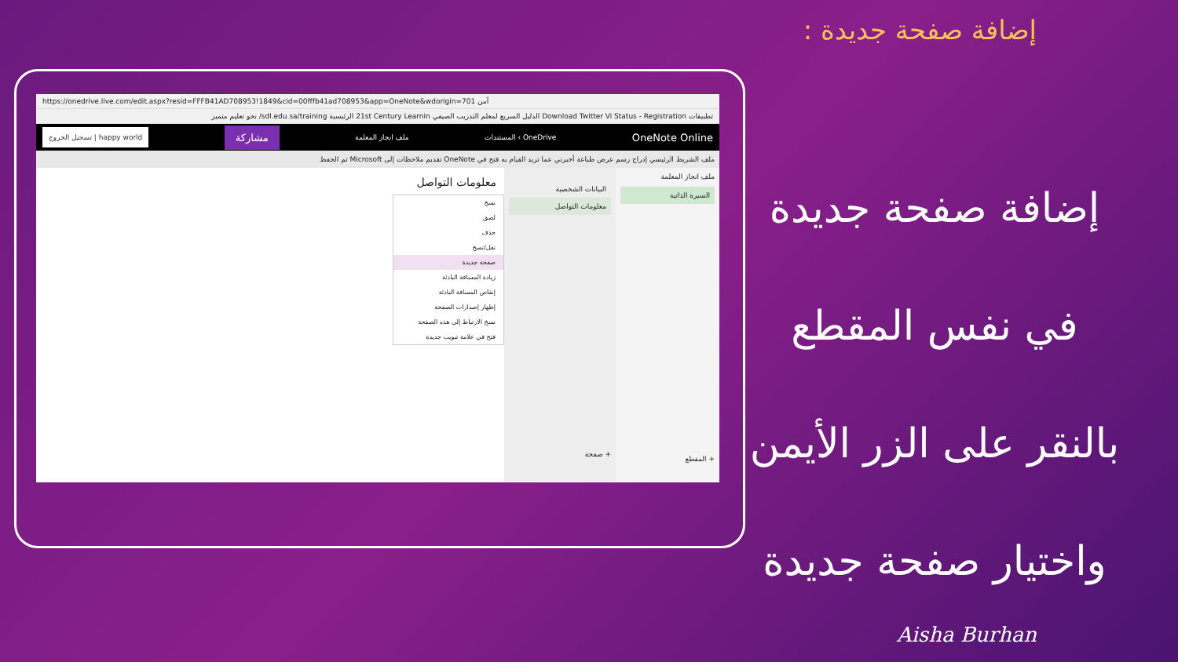إضافة صفحة جديدة :
https://onedrive.live.com/edit.aspx?resid=FFFB41AD708953!1849&cid=00fffb41ad708953&app=OneNote&wdorigin=701 آمن
تطبيقات Download Twitter Vi Status - Registration الدليل السريع لمعلم التدريب الصيفي 21st Century Learnin الرئيسية sdl.edu.sa/training/ نحو تعليم متميز
OneNote Online OneDrive › المستندات ملف انجاز المعلمة مشاركة happy world | تسجيل الخروج
ملف الشريط الرئيسي إدراج رسم عرض طباعة أخبرني عما تريد القيام به فتح في OneNote تقديم ملاحظات إلى Microsoft تم الحفظ
ملف انجاز المعلمة
السيرة الذاتية
+ المقطع
البيانات الشخصية
معلومات التواصل
+ صفحة
معلومات التواصل
نسخ
لصق
حذف
نقل/نسخ
صفحة جديدة
زيادة المسافة البادئة
إنقاص المسافة البادئة
إظهار إصدارات الصفحة
نسخ الارتباط إلى هذه الصفحة
فتح في علامة تبويب جديدة
إضافة صفحة جديدة
في نفس المقطع
بالنقر على الزر الأيمن
واختيار صفحة جديدة
Aisha Burhan